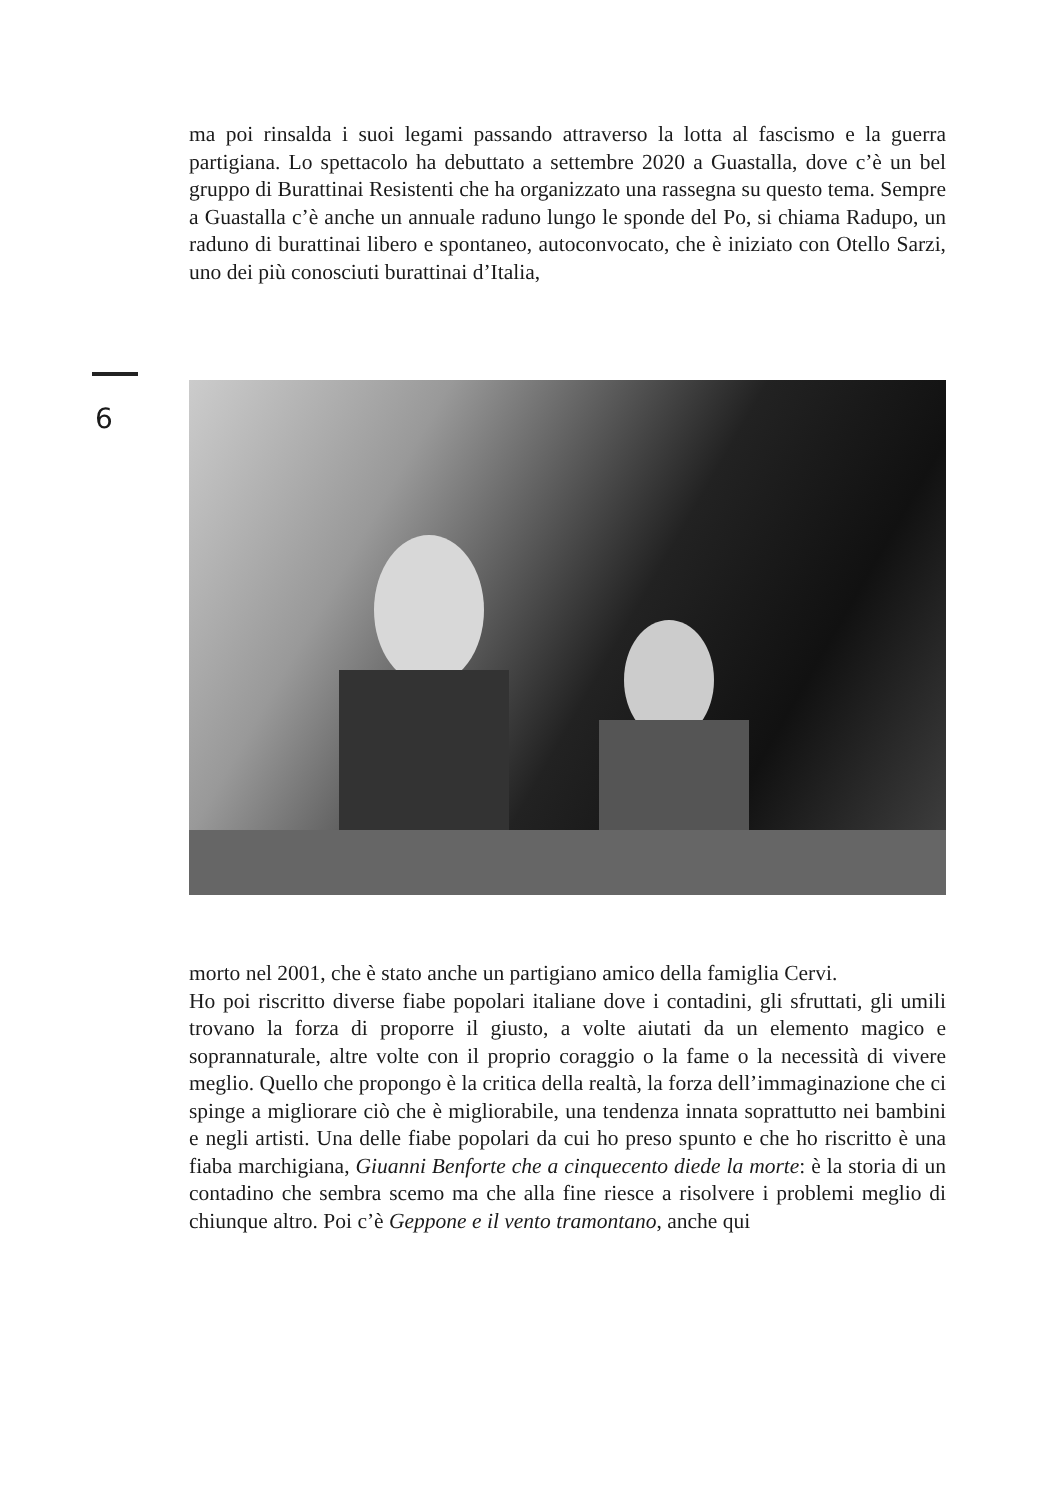ma poi rinsalda i suoi legami passando attraverso la lotta al fascismo e la guerra partigiana. Lo spettacolo ha debuttato a settembre 2020 a Guastalla, dove c’è un bel gruppo di Burattinai Resistenti che ha organizzato una rassegna su questo tema. Sempre a Guastalla c’è anche un annuale raduno lungo le sponde del Po, si chiama Radupo, un raduno di burattinai libero e spontaneo, autoconvocato, che è iniziato con Otello Sarzi, uno dei più conosciuti burattinai d’Italia,
6
morto nel 2001, che è stato anche un partigiano amico della famiglia Cervi.
Ho poi riscritto diverse fiabe popolari italiane dove i contadini, gli sfruttati, gli umili trovano la forza di proporre il giusto, a volte aiutati da un elemento magico e soprannaturale, altre volte con il proprio coraggio o la fame o la necessità di vivere meglio. Quello che propongo è la critica della realtà, la forza dell’immaginazione che ci spinge a migliorare ciò che è migliorabile, una tendenza innata soprattutto nei bambini e negli artisti. Una delle fiabe popolari da cui ho preso spunto e che ho riscritto è una fiaba marchigiana, Giuanni Benforte che a cinquecento diede la morte: è la storia di un contadino che sembra scemo ma che alla fine riesce a risolvere i problemi meglio di chiunque altro. Poi c’è Geppone e il vento tramontano, anche qui